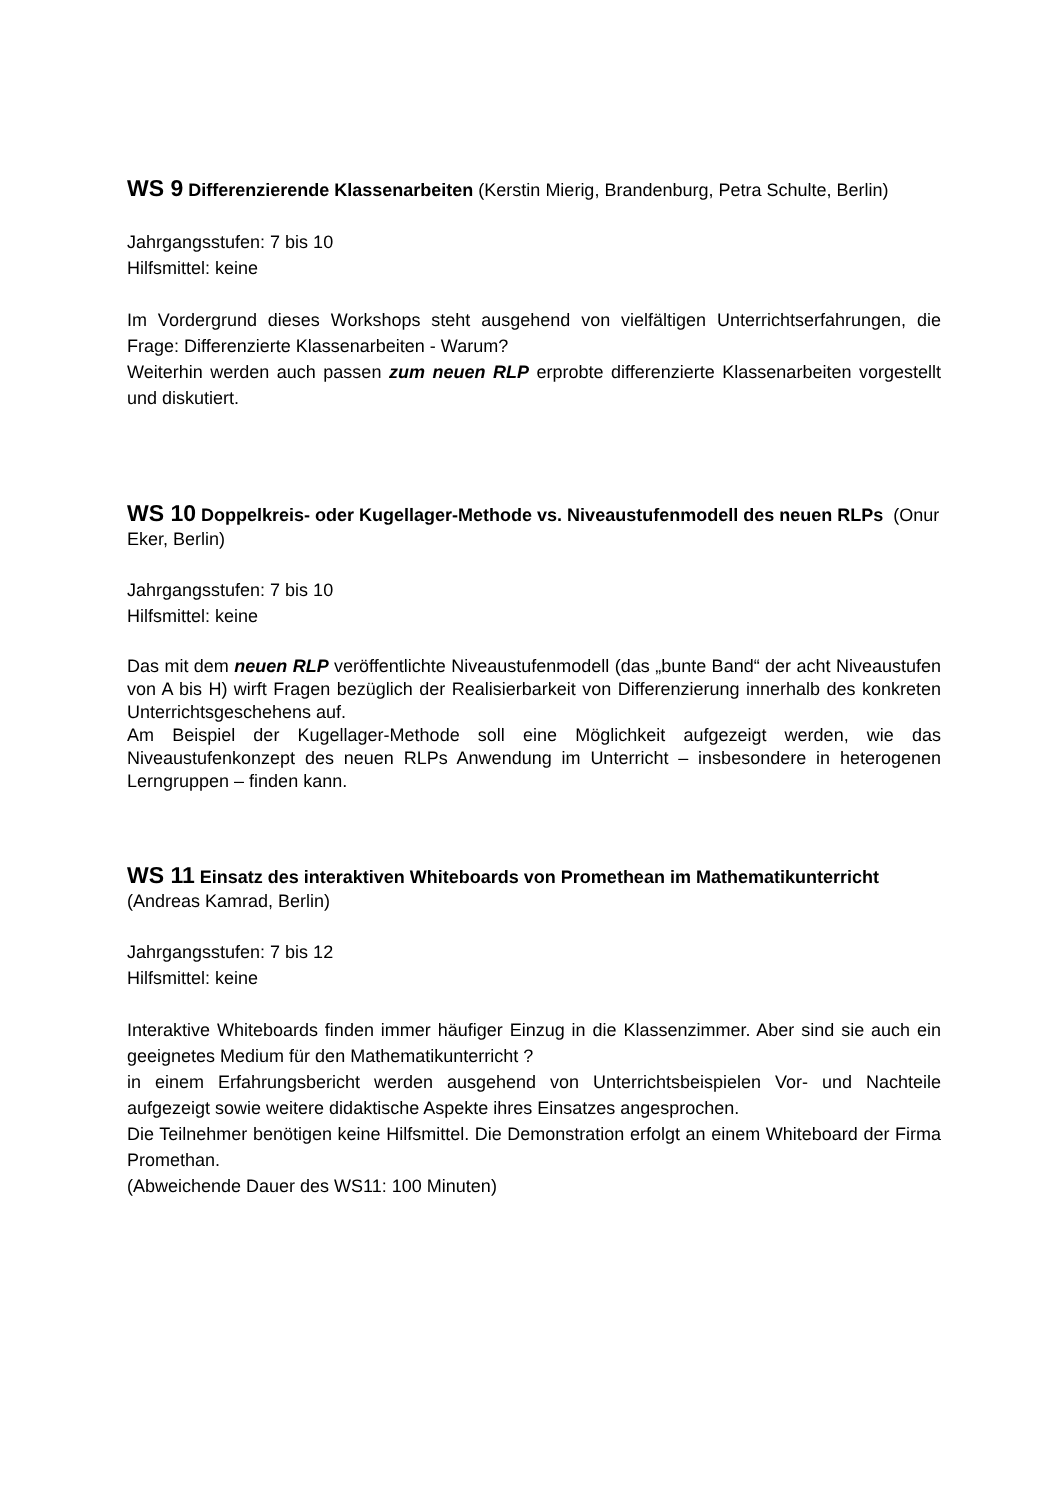WS 9 Differenzierende Klassenarbeiten (Kerstin Mierig, Brandenburg, Petra Schulte, Berlin)
Jahrgangsstufen: 7 bis 10
Hilfsmittel: keine
Im Vordergrund dieses Workshops steht ausgehend von vielfältigen Unterrichtserfahrungen, die Frage: Differenzierte Klassenarbeiten - Warum?
Weiterhin werden auch passen zum neuen RLP erprobte differenzierte Klassenarbeiten vorgestellt und diskutiert.
WS 10 Doppelkreis- oder Kugellager-Methode vs. Niveaustufenmodell des neuen RLPs (Onur Eker, Berlin)
Jahrgangsstufen: 7 bis 10
Hilfsmittel: keine
Das mit dem neuen RLP veröffentlichte Niveaustufenmodell (das „bunte Band“ der acht Niveaustufen von A bis H) wirft Fragen bezüglich der Realisierbarkeit von Differenzierung innerhalb des konkreten Unterrichtsgeschehens auf.
Am Beispiel der Kugellager-Methode soll eine Möglichkeit aufgezeigt werden, wie das Niveaustufenkonzept des neuen RLPs Anwendung im Unterricht – insbesondere in heterogenen Lerngruppen – finden kann.
WS 11 Einsatz des interaktiven Whiteboards von Promethean im Mathematikunterricht (Andreas Kamrad, Berlin)
Jahrgangsstufen: 7 bis 12
Hilfsmittel: keine
Interaktive Whiteboards finden immer häufiger Einzug in die Klassenzimmer. Aber sind sie auch ein geeignetes Medium für den Mathematikunterricht ?
in einem Erfahrungsbericht werden ausgehend von Unterrichtsbeispielen Vor- und Nachteile aufgezeigt sowie weitere didaktische Aspekte ihres Einsatzes angesprochen.
Die Teilnehmer benötigen keine Hilfsmittel. Die Demonstration erfolgt an einem Whiteboard der Firma Promethan.
(Abweichende Dauer des WS11: 100 Minuten)